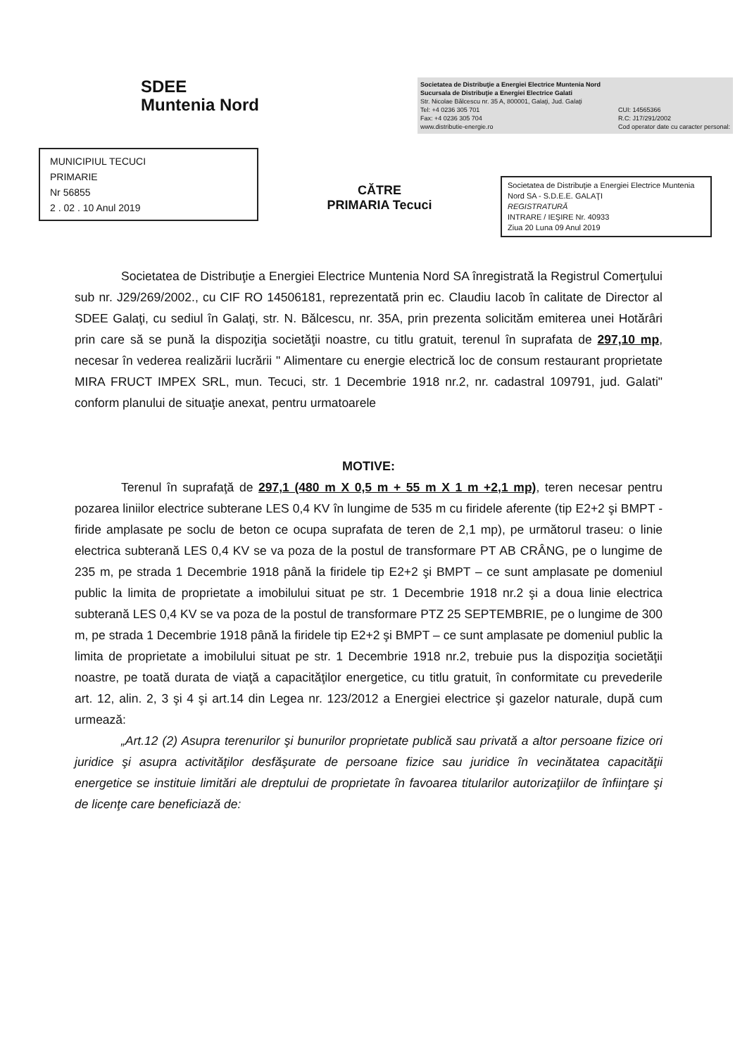SDEE
Muntenia Nord
Societatea de Distribuţie a Energiei Electrice Muntenia Nord
Sucursala de Distribuţie a Energiei Electrice Galati
Str. Nicolae Bălcescu nr. 35 A, 800001, Galaţi, Jud. Galaţi
Tel: +4 0236 305 701
Fax: +4 0236 305 704
www.distributie-energie.ro CUI: 14565366
R.C: J17/291/2002
Cod operator date cu caracter personal:
MUNICIPIUL TECUCI
PRIMARIE
Nr 56855
2 . 02 . 10 Anul 2019
CĂTRE
PRIMARIA Tecuci
Societatea de Distribuţie a Energiei Electrice Muntenia Nord SA - S.D.E.E. GALAŢI
REGISTRATURĂ
INTRARE / IEŞIRE Nr. 40933
Ziua 20 Luna 09 Anul 2019
Societatea de Distribuţie a Energiei Electrice Muntenia Nord SA înregistrată la Registrul Comerţului sub nr. J29/269/2002., cu CIF RO 14506181, reprezentată prin ec. Claudiu Iacob în calitate de Director al SDEE Galaţi, cu sediul în Galaţi, str. N. Bălcescu, nr. 35A, prin prezenta solicităm emiterea unei Hotărâri prin care să se pună la dispoziţia societăţii noastre, cu titlu gratuit, terenul în suprafata de 297,10 mp, necesar în vederea realizării lucrării " Alimentare cu energie electrică loc de consum restaurant proprietate MIRA FRUCT IMPEX SRL, mun. Tecuci, str. 1 Decembrie 1918 nr.2, nr. cadastral 109791, jud. Galati" conform planului de situaţie anexat, pentru urmatoarele
MOTIVE:
Terenul în suprafaţă de 297,1 (480 m X 0,5 m + 55 m X 1 m +2,1 mp), teren necesar pentru pozarea liniilor electrice subterane LES 0,4 KV în lungime de 535 m cu firidele aferente (tip E2+2 şi BMPT - firide amplasate pe soclu de beton ce ocupa suprafata de teren de 2,1 mp), pe următorul traseu: o linie electrica subterană LES 0,4 KV se va poza de la postul de transformare PT AB CRÂNG, pe o lungime de 235 m, pe strada 1 Decembrie 1918 până la firidele tip E2+2 şi BMPT – ce sunt amplasate pe domeniul public la limita de proprietate a imobilului situat pe str. 1 Decembrie 1918 nr.2 şi a doua linie electrica subterană LES 0,4 KV se va poza de la postul de transformare PTZ 25 SEPTEMBRIE, pe o lungime de 300 m, pe strada 1 Decembrie 1918 până la firidele tip E2+2 şi BMPT – ce sunt amplasate pe domeniul public la limita de proprietate a imobilului situat pe str. 1 Decembrie 1918 nr.2, trebuie pus la dispoziţia societăţii noastre, pe toată durata de viaţă a capacităţilor energetice, cu titlu gratuit, în conformitate cu prevederile art. 12, alin. 2, 3 şi 4 şi art.14 din Legea nr. 123/2012 a Energiei electrice şi gazelor naturale, după cum urmează:
„Art.12 (2) Asupra terenurilor şi bunurilor proprietate publică sau privată a altor persoane fizice ori juridice şi asupra activităţilor desfăşurate de persoane fizice sau juridice în vecinătatea capacităţii energetice se instituie limitări ale dreptului de proprietate în favoarea titularilor autorizaţiilor de înfiinţare şi de licenţe care beneficiază de: